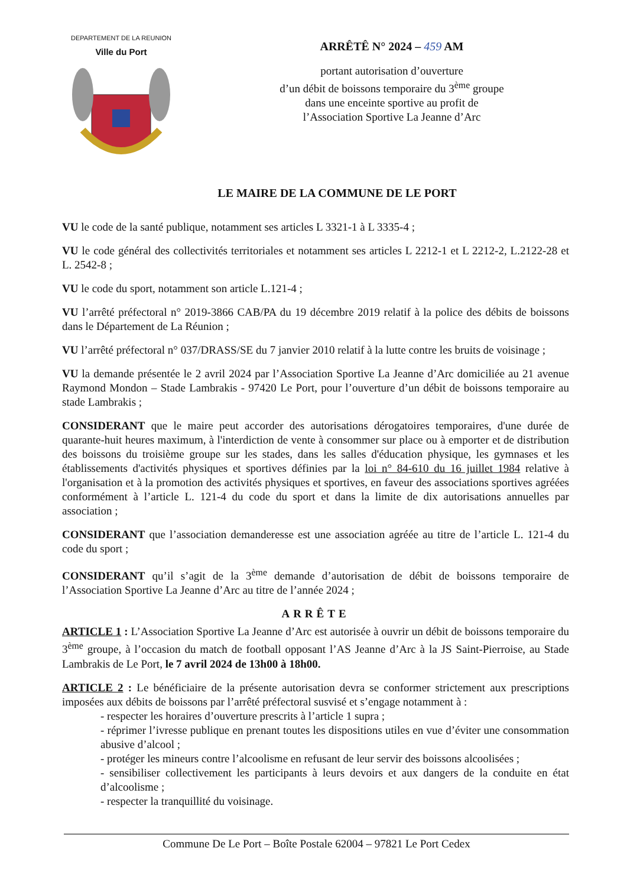DEPARTEMENT DE LA REUNION
Ville du Port
ARRÊTÊ N° 2024 – 459 AM
portant autorisation d’ouverture
d’un débit de boissons temporaire du 3<sup>ème</sup> groupe
dans une enceinte sportive au profit de
l’Association Sportive La Jeanne d’Arc
LE MAIRE DE LA COMMUNE DE LE PORT
VU le code de la santé publique, notamment ses articles L 3321-1 à L 3335-4 ;
VU le code général des collectivités territoriales et notamment ses articles L 2212-1 et L 2212-2, L.2122-28 et L. 2542-8 ;
VU le code du sport, notamment son article L.121-4 ;
VU l’arrêté préfectoral n° 2019-3866 CAB/PA du 19 décembre 2019 relatif à la police des débits de boissons dans le Département de La Réunion ;
VU l’arrêté préfectoral n° 037/DRASS/SE du 7 janvier 2010 relatif à la lutte contre les bruits de voisinage ;
VU la demande présentée le 2 avril 2024 par l’Association Sportive La Jeanne d’Arc domiciliée au 21 avenue Raymond Mondon – Stade Lambrakis - 97420 Le Port, pour l’ouverture d’un débit de boissons temporaire au stade Lambrakis ;
CONSIDERANT que le maire peut accorder des autorisations dérogatoires temporaires, d'une durée de quarante-huit heures maximum, à l'interdiction de vente à consommer sur place ou à emporter et de distribution des boissons du troisième groupe sur les stades, dans les salles d'éducation physique, les gymnases et les établissements d'activités physiques et sportives définies par la loi n° 84-610 du 16 juillet 1984 relative à l'organisation et à la promotion des activités physiques et sportives, en faveur des associations sportives agréées conformément à l’article L. 121-4 du code du sport et dans la limite de dix autorisations annuelles par association ;
CONSIDERANT que l’association demanderesse est une association agréée au titre de l’article L. 121-4 du code du sport ;
CONSIDERANT qu’il s’agit de la 3<sup>ème</sup> demande d’autorisation de débit de boissons temporaire de l’Association Sportive La Jeanne d’Arc au titre de l’année 2024 ;
ARRÊTE
ARTICLE 1 : L’Association Sportive La Jeanne d’Arc est autorisée à ouvrir un débit de boissons temporaire du 3<sup>ème</sup> groupe, à l’occasion du match de football opposant l’AS Jeanne d’Arc à la JS Saint-Pierroise, au Stade Lambrakis de Le Port, le 7 avril 2024 de 13h00 à 18h00.
ARTICLE 2 : Le bénéficiaire de la présente autorisation devra se conformer strictement aux prescriptions imposées aux débits de boissons par l’arrêté préfectoral susvisé et s’engage notamment à :
- respecter les horaires d’ouverture prescrits à l’article 1 supra ;
- réprimer l’ivresse publique en prenant toutes les dispositions utiles en vue d’éviter une consommation abusive d’alcool ;
- protéger les mineurs contre l’alcoolisme en refusant de leur servir des boissons alcoolisées ;
- sensibiliser collectivement les participants à leurs devoirs et aux dangers de la conduite en état d’alcoolisme ;
- respecter la tranquillité du voisinage.
Commune De Le Port – Boîte Postale 62004 – 97821 Le Port Cedex